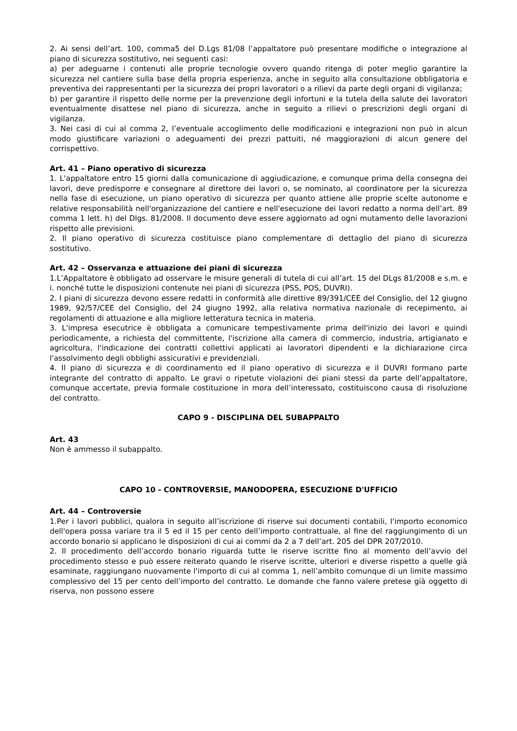2. Ai sensi dell’art. 100, comma5 del D.Lgs 81/08 l’appaltatore può presentare modifiche o integrazione al piano di sicurezza sostitutivo, nei seguenti casi:
a) per adeguarne i contenuti alle proprie tecnologie ovvero quando ritenga di poter meglio garantire la sicurezza nel cantiere sulla base della propria esperienza, anche in seguito alla consultazione obbligatoria e preventiva dei rappresentanti per la sicurezza dei propri lavoratori o a rilievi da parte degli organi di vigilanza;
b) per garantire il rispetto delle norme per la prevenzione degli infortuni e la tutela della salute dei lavoratori eventualmente disattese nel piano di sicurezza, anche in seguito a rilievi o prescrizioni degli organi di vigilanza.
3. Nei casi di cui al comma 2, l’eventuale accoglimento delle modificazioni e integrazioni non può in alcun modo giustificare variazioni o adeguamenti dei prezzi pattuiti, né maggiorazioni di alcun genere del corrispettivo.
Art. 41 – Piano operativo di sicurezza
1. L'appaltatore entro 15 giorni dalla comunicazione di aggiudicazione, e comunque prima della consegna dei lavori, deve predisporre e consegnare al direttore dei lavori o, se nominato, al coordinatore per la sicurezza nella fase di esecuzione, un piano operativo di sicurezza per quanto attiene alle proprie scelte autonome e relative responsabilità nell'organizzazione del cantiere e nell'esecuzione dei lavori redatto a norma dell’art. 89 comma 1 lett. h) del Dlgs. 81/2008. Il documento deve essere aggiornato ad ogni mutamento delle lavorazioni rispetto alle previsioni.
2. Il piano operativo di sicurezza costituisce piano complementare di dettaglio del piano di sicurezza sostitutivo.
Art. 42 – Osservanza e attuazione dei piani di sicurezza
1.L’Appaltatore è obbligato ad osservare le misure generali di tutela di cui all’art. 15 del DLgs 81/2008 e s.m. e i. nonché tutte le disposizioni contenute nei piani di sicurezza (PSS, POS, DUVRI).
2. I piani di sicurezza devono essere redatti in conformità alle direttive 89/391/CEE del Consiglio, del 12 giugno 1989, 92/57/CEE del Consiglio, del 24 giugno 1992, alla relativa normativa nazionale di recepimento, ai regolamenti di attuazione e alla migliore letteratura tecnica in materia.
3. L'impresa esecutrice è obbligata a comunicare tempestivamente prima dell'inizio dei lavori e quindi periodicamente, a richiesta del committente, l'iscrizione alla camera di commercio, industria, artigianato e agricoltura, l'indicazione dei contratti collettivi applicati ai lavoratori dipendenti e la dichiarazione circa l'assolvimento degli obblighi assicurativi e previdenziali.
4. Il piano di sicurezza e di coordinamento ed il piano operativo di sicurezza e il DUVRI formano parte integrante del contratto di appalto. Le gravi o ripetute violazioni dei piani stessi da parte dell’appaltatore, comunque accertate, previa formale costituzione in mora dell’interessato, costituiscono causa di risoluzione del contratto.
CAPO 9 - DISCIPLINA DEL SUBAPPALTO
Art. 43
Non è ammesso il subappalto.
CAPO 10 - CONTROVERSIE, MANODOPERA, ESECUZIONE D'UFFICIO
Art. 44 – Controversie
1.Per i lavori pubblici, qualora in seguito all’iscrizione di riserve sui documenti contabili, l'importo economico dell'opera possa variare tra il 5 ed il 15 per cento dell’importo contrattuale, al fine del raggiungimento di un accordo bonario si applicano le disposizioni di cui ai commi da 2 a 7 dell’art. 205 del DPR 207/2010.
2. Il procedimento dell’accordo bonario riguarda tutte le riserve iscritte fino al momento dell’avvio del procedimento stesso e può essere reiterato quando le riserve iscritte, ulteriori e diverse rispetto a quelle già esaminate, raggiungano nuovamente l'importo di cui al comma 1, nell’ambito comunque di un limite massimo complessivo del 15 per cento dell’importo del contratto. Le domande che fanno valere pretese già oggetto di riserva, non possono essere